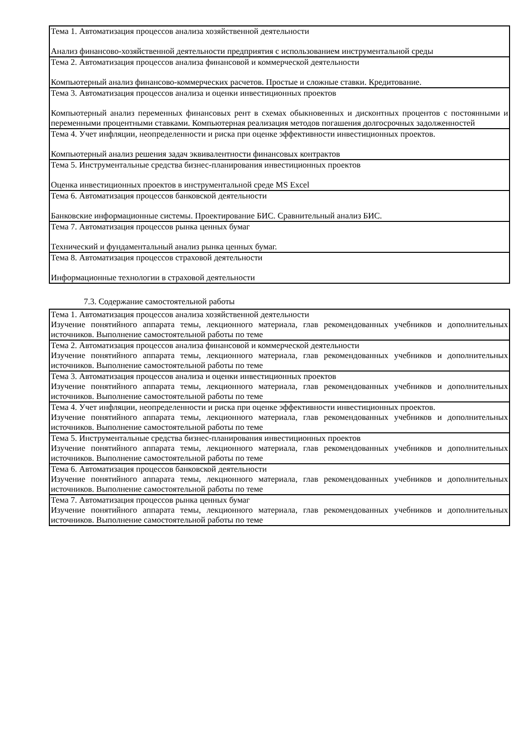| Тема 1. Автоматизация процессов анализа хозяйственной деятельности Анализ финансово-хозяйственной деятельности предприятия с использованием инструментальной среды |
| Тема 2. Автоматизация процессов анализа финансовой и коммерческой деятельности Компьютерный анализ финансово-коммерческих расчетов. Простые и сложные ставки. Кредитование. |
| Тема 3. Автоматизация процессов анализа и оценки инвестиционных проектов Компьютерный анализ переменных финансовых рент в схемах обыкновенных и дисконтных процентов с постоянными и переменными процентными ставками. Компьютерная реализация методов погашения долгосрочных задолженностей |
| Тема 4. Учет инфляции, неопределенности и риска при оценке эффективности инвестиционных проектов. Компьютерный анализ решения задач эквивалентности финансовых контрактов |
| Тема 5. Инструментальные средства бизнес-планирования инвестиционных проектов Оценка инвестиционных проектов в инструментальной среде MS Excel |
| Тема 6. Автоматизация процессов банковской деятельности Банковские информационные системы. Проектирование БИС. Сравнительный анализ БИС. |
| Тема 7. Автоматизация процессов рынка ценных бумаг Технический и фундаментальный анализ рынка ценных бумаг. |
| Тема 8. Автоматизация процессов страховой деятельности Информационные технологии в страховой деятельности |
7.3. Содержание самостоятельной работы
| Тема 1. Автоматизация процессов анализа хозяйственной деятельности Изучение понятийного аппарата темы, лекционного материала, глав рекомендованных учебников и дополнительных источников. Выполнение самостоятельной работы по теме |
| Тема 2. Автоматизация процессов анализа финансовой и коммерческой деятельности Изучение понятийного аппарата темы, лекционного материала, глав рекомендованных учебников и дополнительных источников. Выполнение самостоятельной работы по теме |
| Тема 3. Автоматизация процессов анализа и оценки инвестиционных проектов Изучение понятийного аппарата темы, лекционного материала, глав рекомендованных учебников и дополнительных источников. Выполнение самостоятельной работы по теме |
| Тема 4. Учет инфляции, неопределенности и риска при оценке эффективности инвестиционных проектов. Изучение понятийного аппарата темы, лекционного материала, глав рекомендованных учебников и дополнительных источников. Выполнение самостоятельной работы по теме |
| Тема 5. Инструментальные средства бизнес-планирования инвестиционных проектов Изучение понятийного аппарата темы, лекционного материала, глав рекомендованных учебников и дополнительных источников. Выполнение самостоятельной работы по теме |
| Тема 6. Автоматизация процессов банковской деятельности Изучение понятийного аппарата темы, лекционного материала, глав рекомендованных учебников и дополнительных источников. Выполнение самостоятельной работы по теме |
| Тема 7. Автоматизация процессов рынка ценных бумаг Изучение понятийного аппарата темы, лекционного материала, глав рекомендованных учебников и дополнительных источников. Выполнение самостоятельной работы по теме |